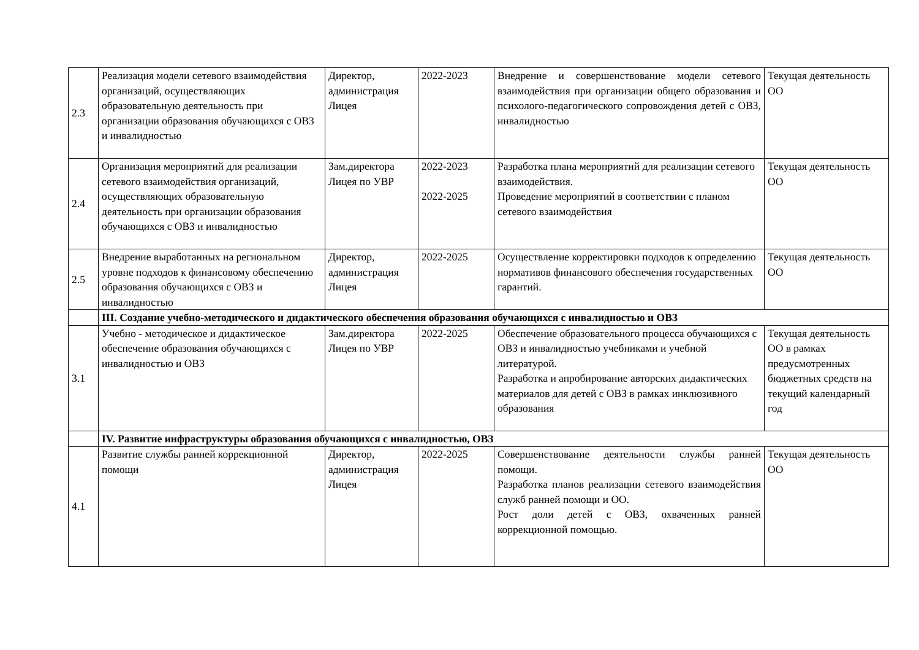| 2.3 | Реализация модели сетевого взаимодействия организаций, осуществляющих образовательную деятельность при организации образования обучающихся с ОВЗ и инвалидностью | Директор, администрация Лицея | 2022-2023 | Внедрение и совершенствование модели сетевого взаимодействия при организации общего образования и психолого-педагогического сопровождения детей с ОВЗ, инвалидностью | Текущая деятельность ОО |
| 2.4 | Организация мероприятий для реализации сетевого взаимодействия организаций, осуществляющих образовательную деятельность при организации образования обучающихся с ОВЗ и инвалидностью | Зам.директора Лицея по УВР | 2022-2023 2022-2025 | Разработка плана мероприятий для реализации сетевого взаимодействия. Проведение мероприятий в соответствии с планом сетевого взаимодействия | Текущая деятельность ОО |
| 2.5 | Внедрение выработанных на региональном уровне подходов к финансовому обеспечению образования обучающихся с ОВЗ и инвалидностью | Директор, администрация Лицея | 2022-2025 | Осуществление корректировки подходов к определению нормативов финансового обеспечения государственных гарантий. | Текущая деятельность ОО |
| | III. Создание учебно-методического и дидактического обеспечения образования обучающихся с инвалидностью и ОВЗ | | | | |
| 3.1 | Учебно - методическое и дидактическое обеспечение образования обучающихся с инвалидностью и ОВЗ | Зам.директора Лицея по УВР | 2022-2025 | Обеспечение образовательного процесса обучающихся с ОВЗ и инвалидностью учебниками и учебной литературой. Разработка и апробирование авторских дидактических материалов для детей с ОВЗ в рамках инклюзивного образования | Текущая деятельность ОО в рамках предусмотренных бюджетных средств на текущий календарный год |
| | IV. Развитие инфраструктуры образования обучающихся с инвалидностью, ОВЗ | | | | |
| 4.1 | Развитие службы ранней коррекционной помощи | Директор, администрация Лицея | 2022-2025 | Совершенствование деятельности службы ранней помощи. Разработка планов реализации сетевого взаимодействия служб ранней помощи и ОО. Рост доли детей с ОВЗ, охваченных ранней коррекционной помощью. | Текущая деятельность ОО |